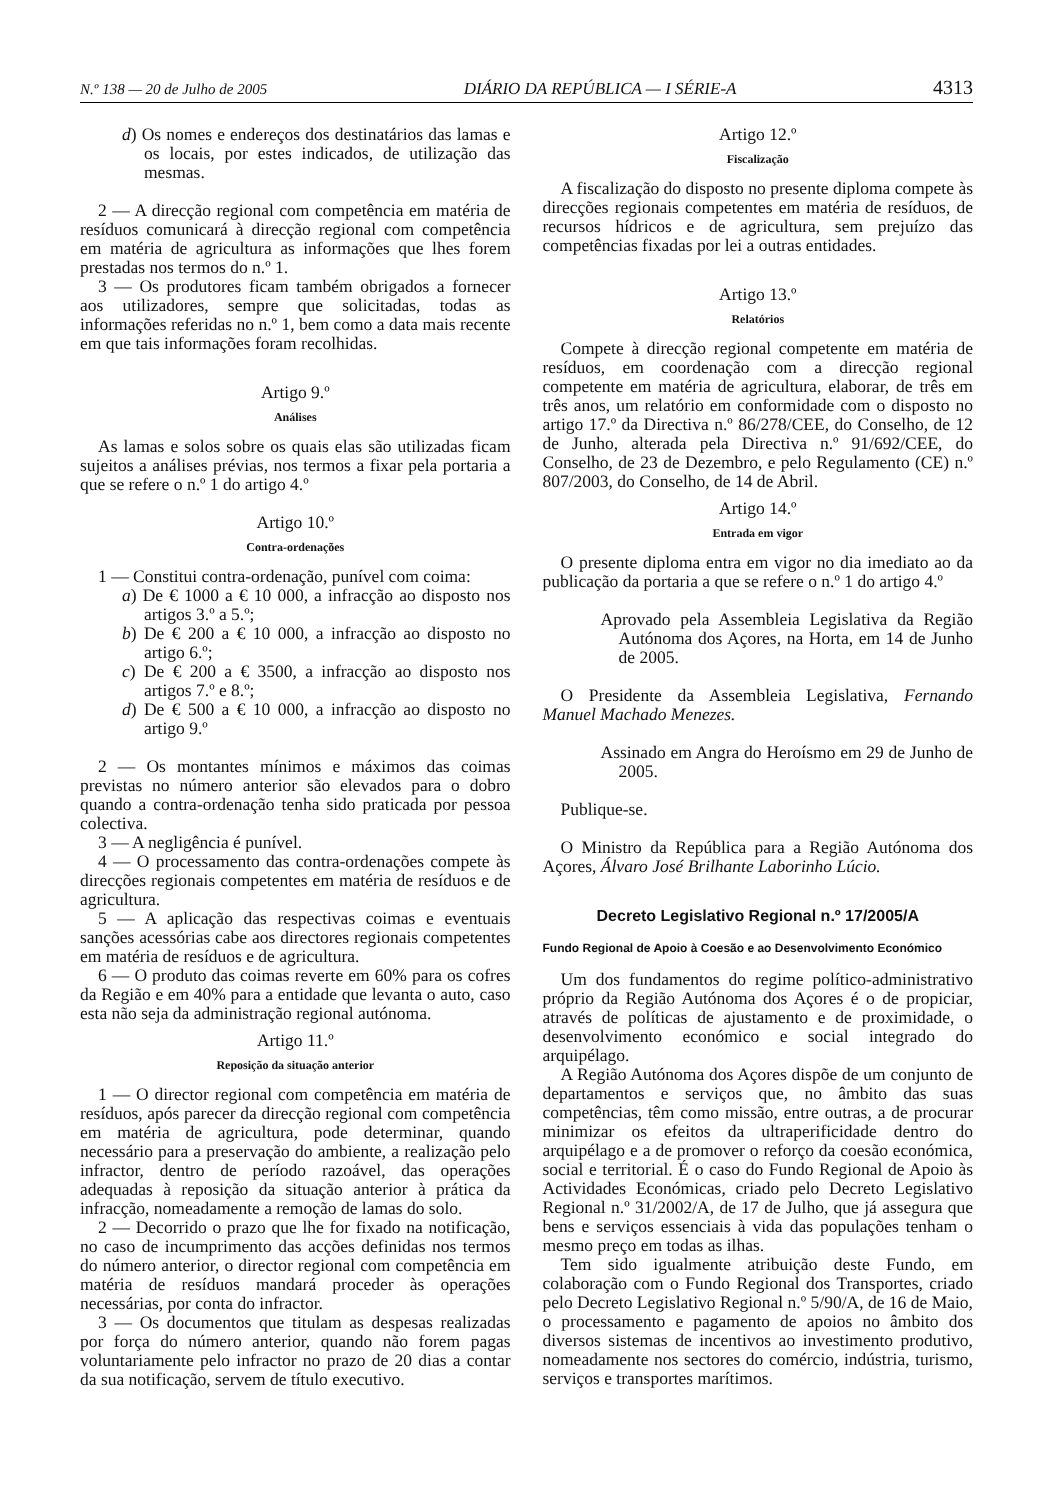N.º 138 — 20 de Julho de 2005 DIÁRIO DA REPÚBLICA — I SÉRIE-A 4313
d) Os nomes e endereços dos destinatários das lamas e os locais, por estes indicados, de utilização das mesmas.
2 — A direcção regional com competência em matéria de resíduos comunicará à direcção regional com competência em matéria de agricultura as informações que lhes forem prestadas nos termos do n.º 1.
3 — Os produtores ficam também obrigados a fornecer aos utilizadores, sempre que solicitadas, todas as informações referidas no n.º 1, bem como a data mais recente em que tais informações foram recolhidas.
Artigo 9.º
Análises
As lamas e solos sobre os quais elas são utilizadas ficam sujeitos a análises prévias, nos termos a fixar pela portaria a que se refere o n.º 1 do artigo 4.º
Artigo 10.º
Contra-ordenações
1 — Constitui contra-ordenação, punível com coima:
a) De € 1000 a € 10 000, a infracção ao disposto nos artigos 3.º a 5.º;
b) De € 200 a € 10 000, a infracção ao disposto no artigo 6.º;
c) De € 200 a € 3500, a infracção ao disposto nos artigos 7.º e 8.º;
d) De € 500 a € 10 000, a infracção ao disposto no artigo 9.º
2 — Os montantes mínimos e máximos das coimas previstas no número anterior são elevados para o dobro quando a contra-ordenação tenha sido praticada por pessoa colectiva.
3 — A negligência é punível.
4 — O processamento das contra-ordenações compete às direcções regionais competentes em matéria de resíduos e de agricultura.
5 — A aplicação das respectivas coimas e eventuais sanções acessórias cabe aos directores regionais competentes em matéria de resíduos e de agricultura.
6 — O produto das coimas reverte em 60% para os cofres da Região e em 40% para a entidade que levanta o auto, caso esta não seja da administração regional autónoma.
Artigo 11.º
Reposição da situação anterior
1 — O director regional com competência em matéria de resíduos, após parecer da direcção regional com competência em matéria de agricultura, pode determinar, quando necessário para a preservação do ambiente, a realização pelo infractor, dentro de período razoável, das operações adequadas à reposição da situação anterior à prática da infracção, nomeadamente a remoção de lamas do solo.
2 — Decorrido o prazo que lhe for fixado na notificação, no caso de incumprimento das acções definidas nos termos do número anterior, o director regional com competência em matéria de resíduos mandará proceder às operações necessárias, por conta do infractor.
3 — Os documentos que titulam as despesas realizadas por força do número anterior, quando não forem pagas voluntariamente pelo infractor no prazo de 20 dias a contar da sua notificação, servem de título executivo.
Artigo 12.º
Fiscalização
A fiscalização do disposto no presente diploma compete às direcções regionais competentes em matéria de resíduos, de recursos hídricos e de agricultura, sem prejuízo das competências fixadas por lei a outras entidades.
Artigo 13.º
Relatórios
Compete à direcção regional competente em matéria de resíduos, em coordenação com a direcção regional competente em matéria de agricultura, elaborar, de três em três anos, um relatório em conformidade com o disposto no artigo 17.º da Directiva n.º 86/278/CEE, do Conselho, de 12 de Junho, alterada pela Directiva n.º 91/692/CEE, do Conselho, de 23 de Dezembro, e pelo Regulamento (CE) n.º 807/2003, do Conselho, de 14 de Abril.
Artigo 14.º
Entrada em vigor
O presente diploma entra em vigor no dia imediato ao da publicação da portaria a que se refere o n.º 1 do artigo 4.º
Aprovado pela Assembleia Legislativa da Região Autónoma dos Açores, na Horta, em 14 de Junho de 2005.
O Presidente da Assembleia Legislativa, Fernando Manuel Machado Menezes.
Assinado em Angra do Heroísmo em 29 de Junho de 2005.
Publique-se.
O Ministro da República para a Região Autónoma dos Açores, Álvaro José Brilhante Laborinho Lúcio.
Decreto Legislativo Regional n.º 17/2005/A
Fundo Regional de Apoio à Coesão e ao Desenvolvimento Económico
Um dos fundamentos do regime político-administrativo próprio da Região Autónoma dos Açores é o de propiciar, através de políticas de ajustamento e de proximidade, o desenvolvimento económico e social integrado do arquipélago.
A Região Autónoma dos Açores dispõe de um conjunto de departamentos e serviços que, no âmbito das suas competências, têm como missão, entre outras, a de procurar minimizar os efeitos da ultraperificidade dentro do arquipélago e a de promover o reforço da coesão económica, social e territorial. É o caso do Fundo Regional de Apoio às Actividades Económicas, criado pelo Decreto Legislativo Regional n.º 31/2002/A, de 17 de Julho, que já assegura que bens e serviços essenciais à vida das populações tenham o mesmo preço em todas as ilhas.
Tem sido igualmente atribuição deste Fundo, em colaboração com o Fundo Regional dos Transportes, criado pelo Decreto Legislativo Regional n.º 5/90/A, de 16 de Maio, o processamento e pagamento de apoios no âmbito dos diversos sistemas de incentivos ao investimento produtivo, nomeadamente nos sectores do comércio, indústria, turismo, serviços e transportes marítimos.